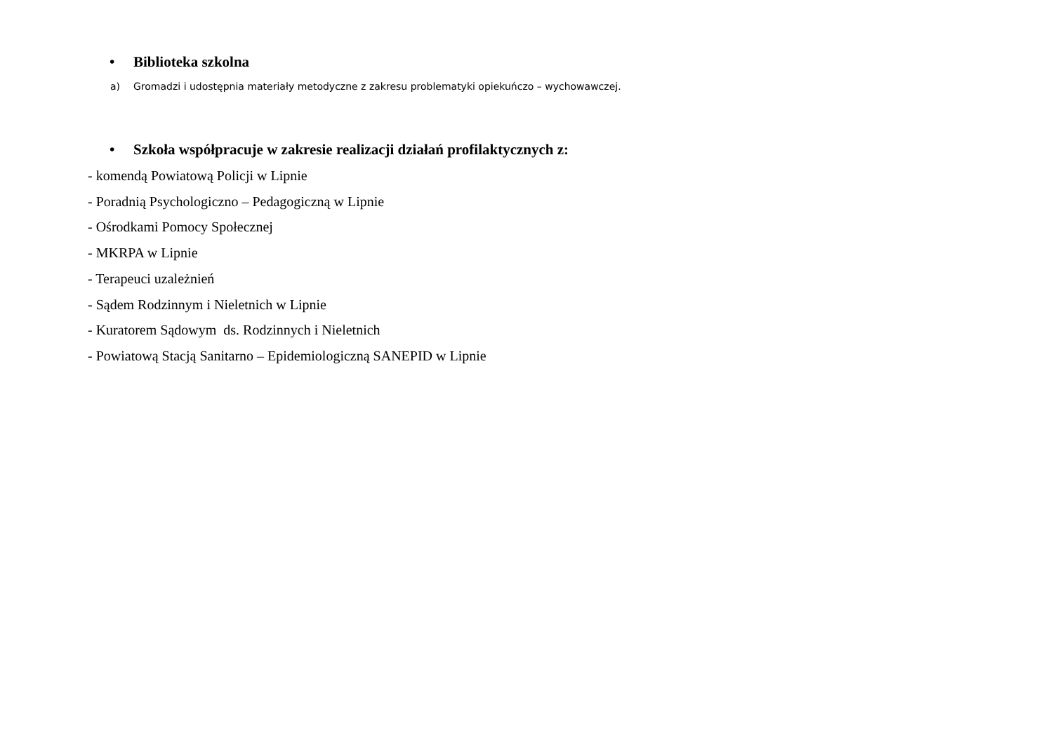• Biblioteka szkolna
a) Gromadzi i udostępnia materiały metodyczne z zakresu problematyki opiekuńczo – wychowawczej.
• Szkoła współpracuje w zakresie realizacji działań profilaktycznych z:
- komendą Powiatową Policji w Lipnie
- Poradnią Psychologiczno – Pedagogiczną w Lipnie
- Ośrodkami Pomocy Społecznej
- MKRPA w Lipnie
- Terapeuci uzależnień
- Sądem Rodzinnym i Nieletnich w Lipnie
- Kuratorem Sądowym ds. Rodzinnych i Nieletnich
- Powiatową Stacją Sanitarno – Epidemiologiczną SANEPID w Lipnie